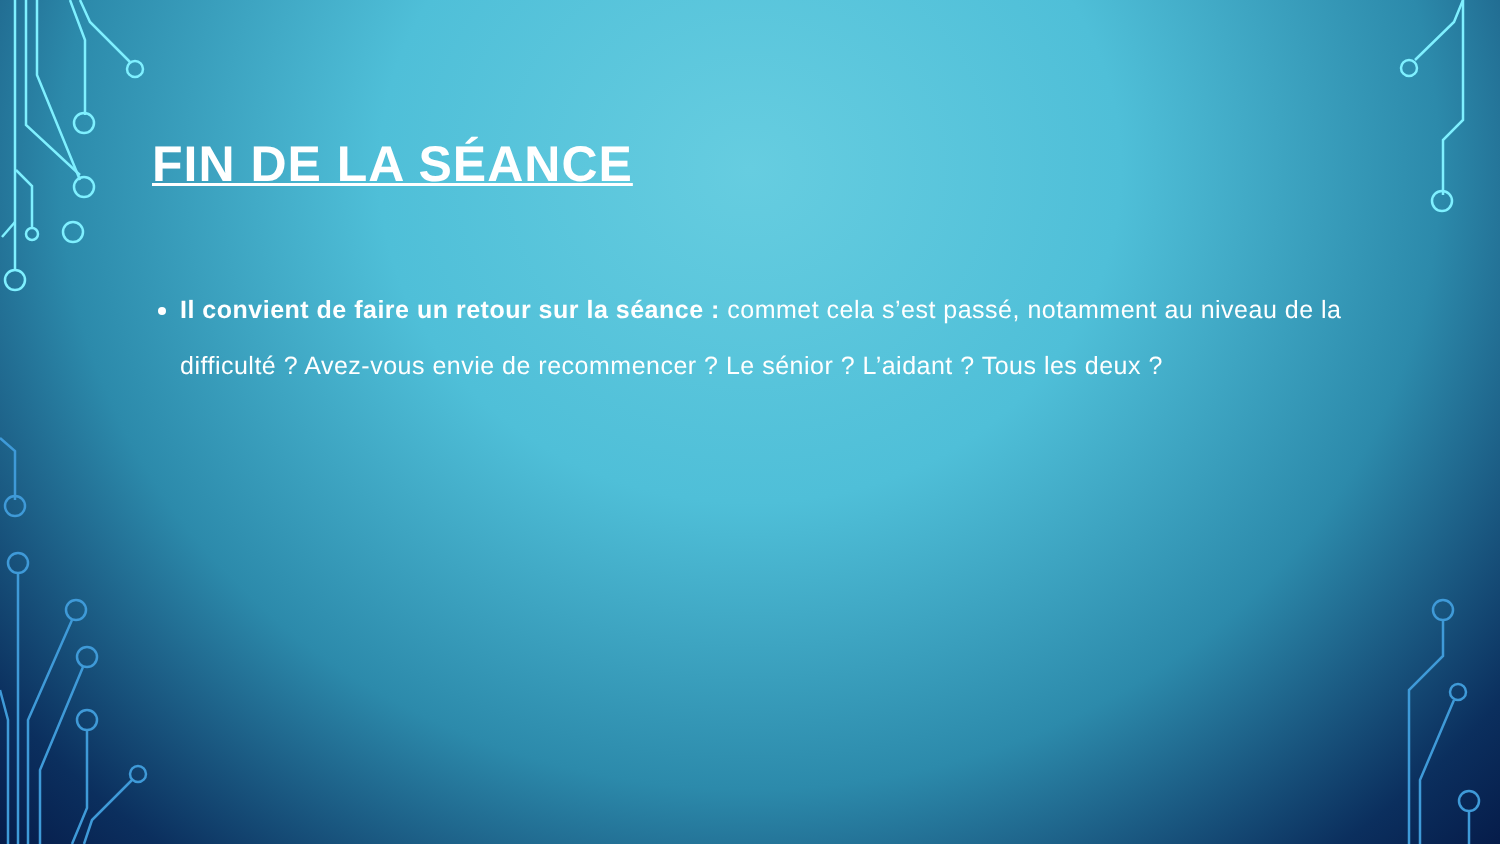FIN DE LA SÉANCE
Il convient de faire un retour sur la séance : commet cela s’est passé, notamment au niveau de la difficulté ? Avez-vous envie de recommencer ? Le sénior ? L’aidant ? Tous les deux ?